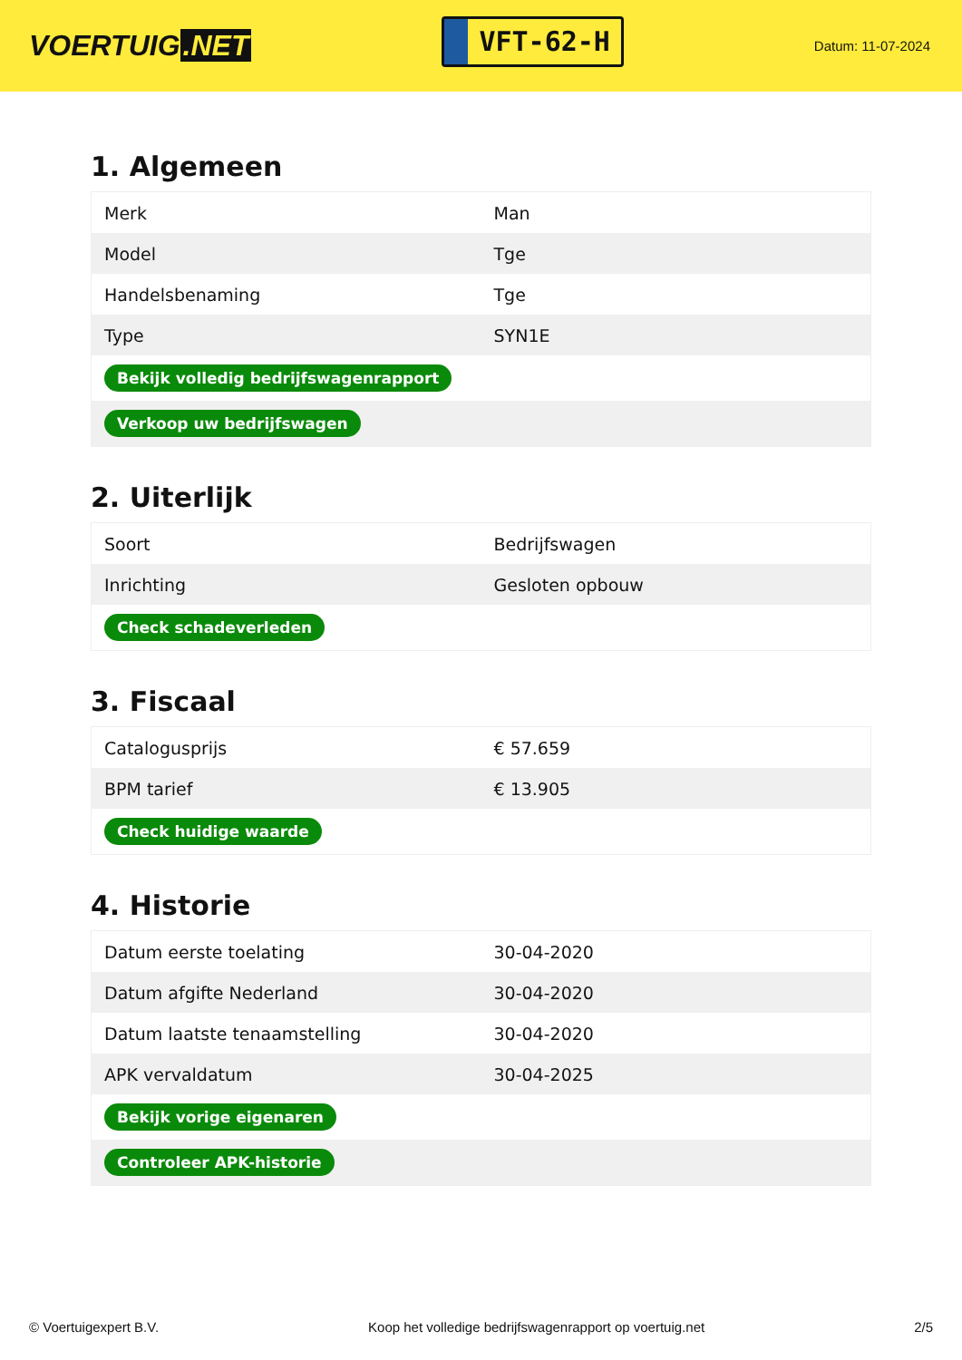VOERTUIG.NET
VFT-62-H
Datum: 11-07-2024
1. Algemeen
| Merk | Man |
| Model | Tge |
| Handelsbenaming | Tge |
| Type | SYN1E |
| Bekijk volledig bedrijfswagenrapport | |
| Verkoop uw bedrijfswagen | |
2. Uiterlijk
| Soort | Bedrijfswagen |
| Inrichting | Gesloten opbouw |
| Check schadeverleden | |
3. Fiscaal
| Catalogusprijs | € 57.659 |
| BPM tarief | € 13.905 |
| Check huidige waarde | |
4. Historie
| Datum eerste toelating | 30-04-2020 |
| Datum afgifte Nederland | 30-04-2020 |
| Datum laatste tenaamstelling | 30-04-2020 |
| APK vervaldatum | 30-04-2025 |
| Bekijk vorige eigenaren | |
| Controleer APK-historie | |
© Voertuigexpert B.V. Koop het volledige bedrijfswagenrapport op voertuig.net 2/5